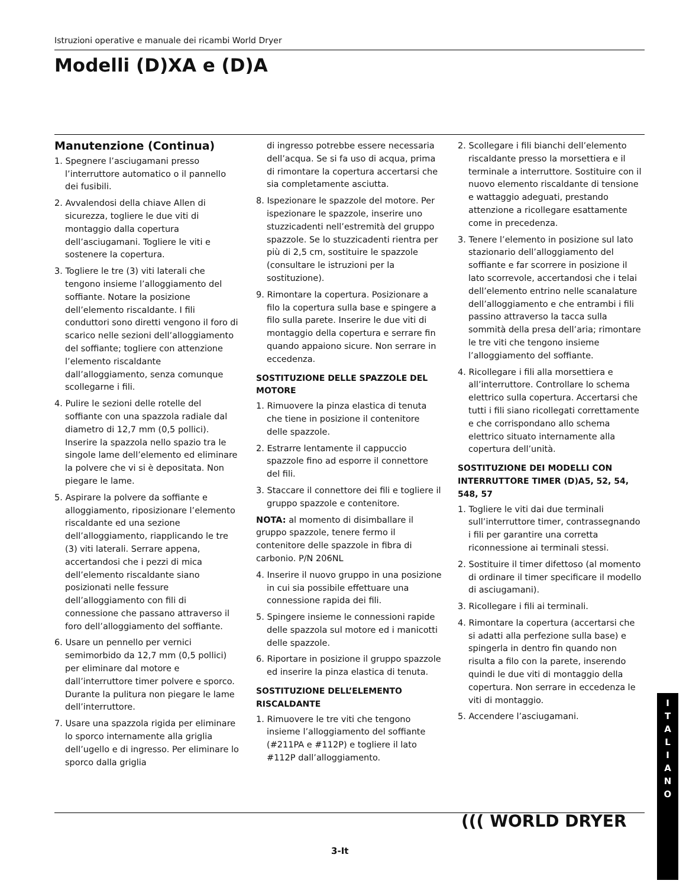Istruzioni operative e manuale dei ricambi World Dryer
Modelli (D)XA e (D)A
Manutenzione (Continua)
1. Spegnere l’asciugamani presso l’interruttore automatico o il pannello dei fusibili.
2. Avvalendosi della chiave Allen di sicurezza, togliere le due viti di montaggio dalla copertura dell’asciugamani. Togliere le viti e sostenere la copertura.
3. Togliere le tre (3) viti laterali che tengono insieme l’alloggiamento del soffiante. Notare la posizione dell’elemento riscaldante. I fili conduttori sono diretti vengono il foro di scarico nelle sezioni dell’alloggiamento del soffiante; togliere con attenzione l’elemento riscaldante dall’alloggiamento, senza comunque scollegarne i fili.
4. Pulire le sezioni delle rotelle del soffiante con una spazzola radiale dal diametro di 12,7 mm (0,5 pollici). Inserire la spazzola nello spazio tra le singole lame dell’elemento ed eliminare la polvere che vi si è depositata. Non piegare le lame.
5. Aspirare la polvere da soffiante e alloggiamento, riposizionare l’elemento riscaldante ed una sezione dell’alloggiamento, riapplicando le tre (3) viti laterali. Serrare appena, accertandosi che i pezzi di mica dell’elemento riscaldante siano posizionati nelle fessure dell’alloggiamento con fili di connessione che passano attraverso il foro dell’alloggiamento del soffiante.
6. Usare un pennello per vernici semimorbido da 12,7 mm (0,5 pollici) per eliminare dal motore e dall’interruttore timer polvere e sporco. Durante la pulitura non piegare le lame dell’interruttore.
7. Usare una spazzola rigida per eliminare lo sporco internamente alla griglia dell’ugello e di ingresso. Per eliminare lo sporco dalla griglia
di ingresso potrebbe essere necessaria dell’acqua. Se si fa uso di acqua, prima di rimontare la copertura accertarsi che sia completamente asciutta.
8. Ispezionare le spazzole del motore. Per ispezionare le spazzole, inserire uno stuzzicadenti nell’estremità del gruppo spazzole. Se lo stuzzicadenti rientra per più di 2,5 cm, sostituire le spazzole (consultare le istruzioni per la sostituzione).
9. Rimontare la copertura. Posizionare a filo la copertura sulla base e spingere a filo sulla parete. Inserire le due viti di montaggio della copertura e serrare fin quando appaiono sicure. Non serrare in eccedenza.
SOSTITUZIONE DELLE SPAZZOLE DEL MOTORE
1. Rimuovere la pinza elastica di tenuta che tiene in posizione il contenitore delle spazzole.
2. Estrarre lentamente il cappuccio spazzole fino ad esporre il connettore del fili.
3. Staccare il connettore dei fili e togliere il gruppo spazzole e contenitore.
NOTA: al momento di disimballare il gruppo spazzole, tenere fermo il contenitore delle spazzole in fibra di carbonio. P/N 206NL
4. Inserire il nuovo gruppo in una posizione in cui sia possibile effettuare una connessione rapida dei fili.
5. Spingere insieme le connessioni rapide delle spazzola sul motore ed i manicotti delle spazzole.
6. Riportare in posizione il gruppo spazzole ed inserire la pinza elastica di tenuta.
SOSTITUZIONE DELL’ELEMENTO RISCALDANTE
1. Rimuovere le tre viti che tengono insieme l’alloggiamento del soffiante (#211PA e #112P) e togliere il lato #112P dall’alloggiamento.
2. Scollegare i fili bianchi dell’elemento riscaldante presso la morsettiera e il terminale a interruttore. Sostituire con il nuovo elemento riscaldante di tensione e wattaggio adeguati, prestando attenzione a ricollegare esattamente come in precedenza.
3. Tenere l’elemento in posizione sul lato stazionario dell’alloggiamento del soffiante e far scorrere in posizione il lato scorrevole, accertandosi che i telai dell’elemento entrino nelle scanalature dell’alloggiamento e che entrambi i fili passino attraverso la tacca sulla sommità della presa dell’aria; rimontare le tre viti che tengono insieme l’alloggiamento del soffiante.
4. Ricollegare i fili alla morsettiera e all’interruttore. Controllare lo schema elettrico sulla copertura. Accertarsi che tutti i fili siano ricollegati correttamente e che corrispondano allo schema elettrico situato internamente alla copertura dell’unità.
SOSTITUZIONE DEI MODELLI CON INTERRUTTORE TIMER (D)A5, 52, 54, 548, 57
1. Togliere le viti dai due terminali sull’interruttore timer, contrassegnando i fili per garantire una corretta riconnessione ai terminali stessi.
2. Sostituire il timer difettoso (al momento di ordinare il timer specificare il modello di asciugamani).
3. Ricollegare i fili ai terminali.
4. Rimontare la copertura (accertarsi che si adatti alla perfezione sulla base) e spingerla in dentro fin quando non risulta a filo con la parete, inserendo quindi le due viti di montaggio della copertura. Non serrare in eccedenza le viti di montaggio.
5. Accendere l’asciugamani.
I
T
A
L
I
A
N
O
((( WORLD DRYER
3-It